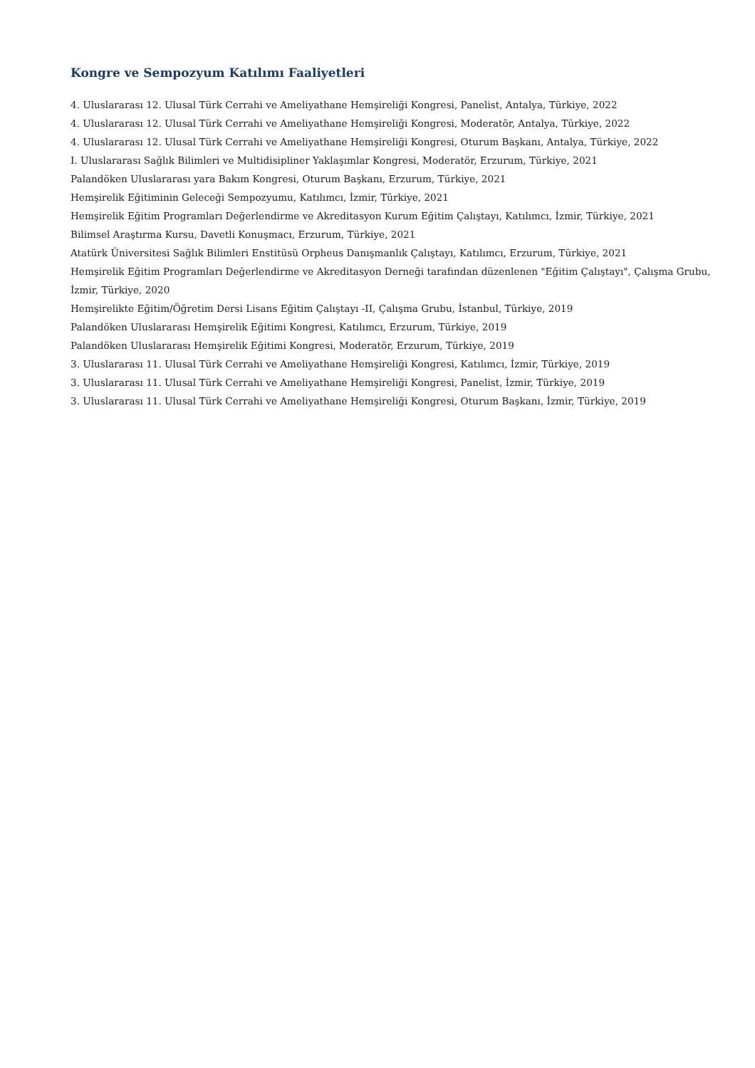Kongre ve Sempozyum Katılımı Faaliyetleri
4. Uluslararası 12. Ulusal Türk Cerrahi ve Ameliyathane Hemşireliği Kongresi, Panelist, Antalya, Türkiye, 2022
4. Uluslararası 12. Ulusal Türk Cerrahi ve Ameliyathane Hemşireliği Kongresi, Moderatör, Antalya, Türkiye, 2022
4. Uluslararası 12. Ulusal Türk Cerrahi ve Ameliyathane Hemşireliği Kongresi, Oturum Başkanı, Antalya, Türkiye, 2022
I. Uluslararası Sağlık Bilimleri ve Multidisipliner Yaklaşımlar Kongresi, Moderatör, Erzurum, Türkiye, 2021
Palandöken Uluslararası yara Bakım Kongresi, Oturum Başkanı, Erzurum, Türkiye, 2021
Hemşirelik Eğitiminin Geleceği Sempozyumu, Katılımcı, İzmir, Türkiye, 2021
Hemşirelik Eğitim Programları Değerlendirme ve Akreditasyon Kurum Eğitim Çalıştayı, Katılımcı, İzmir, Türkiye, 2021
Bilimsel Araştırma Kursu, Davetli Konuşmacı, Erzurum, Türkiye, 2021
Atatürk Üniversitesi Sağlık Bilimleri Enstitüsü Orpheus Danışmanlık Çalıştayı, Katılımcı, Erzurum, Türkiye, 2021
Hemşirelik Eğitim Programları Değerlendirme ve Akreditasyon Derneği tarafından düzenlenen "Eğitim Çalıştayı", Çalışma Grubu, İzmir, Türkiye, 2020
Hemşirelikte Eğitim/Öğretim Dersi Lisans Eğitim Çalıştayı -II, Çalışma Grubu, İstanbul, Türkiye, 2019
Palandöken Uluslararası Hemşirelik Eğitimi Kongresi, Katılımcı, Erzurum, Türkiye, 2019
Palandöken Uluslararası Hemşirelik Eğitimi Kongresi, Moderatör, Erzurum, Türkiye, 2019
3. Uluslararası 11. Ulusal Türk Cerrahi ve Ameliyathane Hemşireliği Kongresi, Katılımcı, İzmir, Türkiye, 2019
3. Uluslararası 11. Ulusal Türk Cerrahi ve Ameliyathane Hemşireliği Kongresi, Panelist, İzmir, Türkiye, 2019
3. Uluslararası 11. Ulusal Türk Cerrahi ve Ameliyathane Hemşireliği Kongresi, Oturum Başkanı, İzmir, Türkiye, 2019